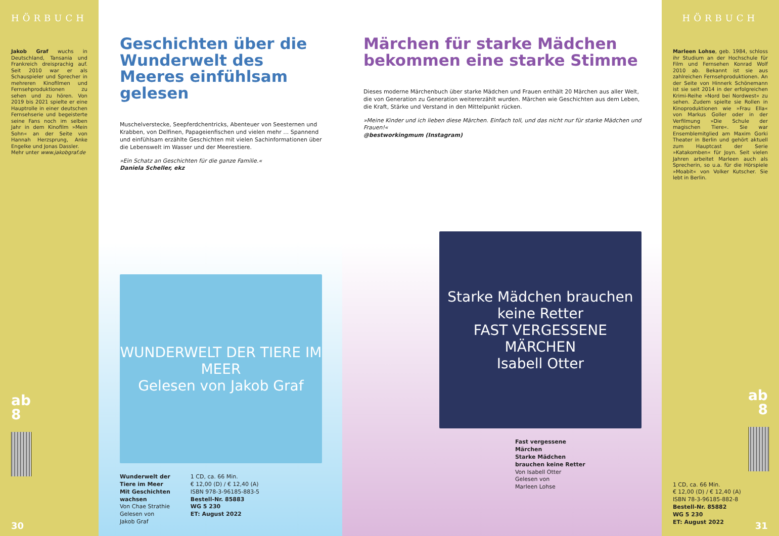HÖRBUCH
Jakob Graf wuchs in Deutschland, Tansania und Frankreich dreisprachig auf. Seit 2010 war er als Schauspieler und Sprecher in mehreren Kinofilmen und Fernsehproduktionen zu sehen und zu hören. Von 2019 bis 2021 spielte er eine Hauptrolle in einer deutschen Fernsehserie und begeisterte seine Fans noch im selben Jahr in dem Kinofilm »Mein Sohn« an der Seite von Hannah Herzsprung, Anke Engelke und Jonas Dassler.
Mehr unter www.jakobgraf.de
ab
8
30
Geschichten über die Wunderwelt des Meeres einfühlsam gelesen
Muschelverstecke, Seepferdchentricks, Abenteuer von Seesternen und Krabben, von Delfinen, Papageienfischen und vielen mehr … Spannend und einfühlsam erzählte Geschichten mit vielen Sachinformationen über die Lebenswelt im Wasser und der Meerestiere.
»Ein Schatz an Geschichten für die ganze Familie.«
Daniela Scheller, ekz
WUNDERWELT DER TIERE IM MEER
Gelesen von Jakob Graf
Wunderwelt der
Tiere im Meer
Mit Geschichten
wachsen
Von Chae Strathie
Gelesen von
Jakob Graf
1 CD, ca. 66 Min.
€ 12,00 (D) / € 12,40 (A)
ISBN 978-3-96185-883-5
Bestell-Nr. 85883
WG 5 230
ET: August 2022
Märchen für starke Mädchen bekommen eine starke Stimme
Dieses moderne Märchenbuch über starke Mädchen und Frauen enthält 20 Märchen aus aller Welt, die von Generation zu Generation weitererzählt wurden. Märchen wie Geschichten aus dem Leben, die Kraft, Stärke und Verstand in den Mittelpunkt rücken.
»Meine Kinder und ich lieben diese Märchen. Einfach toll, und das nicht nur für starke Mädchen und Frauen!«
@bestworkingmum (Instagram)
Starke Mädchen brauchen keine Retter
FAST VERGESSENE MÄRCHEN
Isabell Otter
Fast vergessene
Märchen
Starke Mädchen
brauchen keine Retter
Von Isabell Otter
Gelesen von
Marleen Lohse
HÖRBUCH
Marleen Lohse, geb. 1984, schloss ihr Studium an der Hochschule für Film und Fernsehen Konrad Wolf 2010 ab. Bekannt ist sie aus zahlreichen Fernsehproduktionen. An der Seite von Hinnerk Schönemann ist sie seit 2014 in der erfolgreichen Krimi-Reihe »Nord bei Nordwest« zu sehen. Zudem spielte sie Rollen in Kinoproduktionen wie »Frau Ella« von Markus Goller oder in der Verfilmung »Die Schule der magischen Tiere«. Sie war Ensemblemitglied am Maxim Gorki Theater in Berlin und gehört aktuell zum Hauptcast der Serie »Katakomben« für Joyn. Seit vielen Jahren arbeitet Marleen auch als Sprecherin, so u.a. für die Hörspiele »Moabit« von Volker Kutscher. Sie lebt in Berlin.
ab
8
1 CD, ca. 66 Min.
€ 12,00 (D) / € 12,40 (A)
ISBN 78-3-96185-882-8
Bestell-Nr. 85882
WG 5 230
ET: August 2022
31